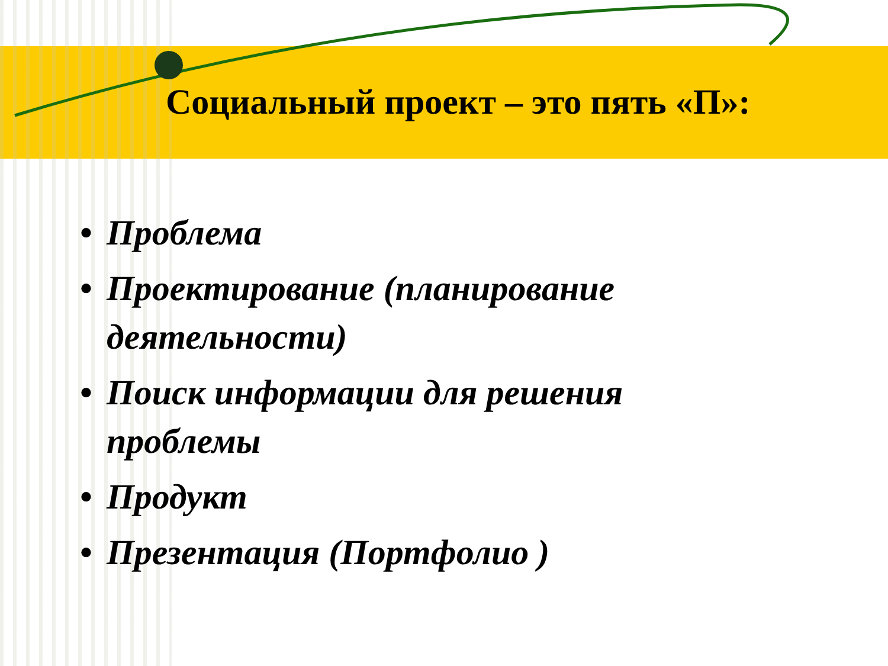Социальный проект – это пять «П»:
• Проблема
• Проектирование (планирование
деятельности)
• Поиск информации для решения
проблемы
• Продукт
• Презентация (Портфолио )